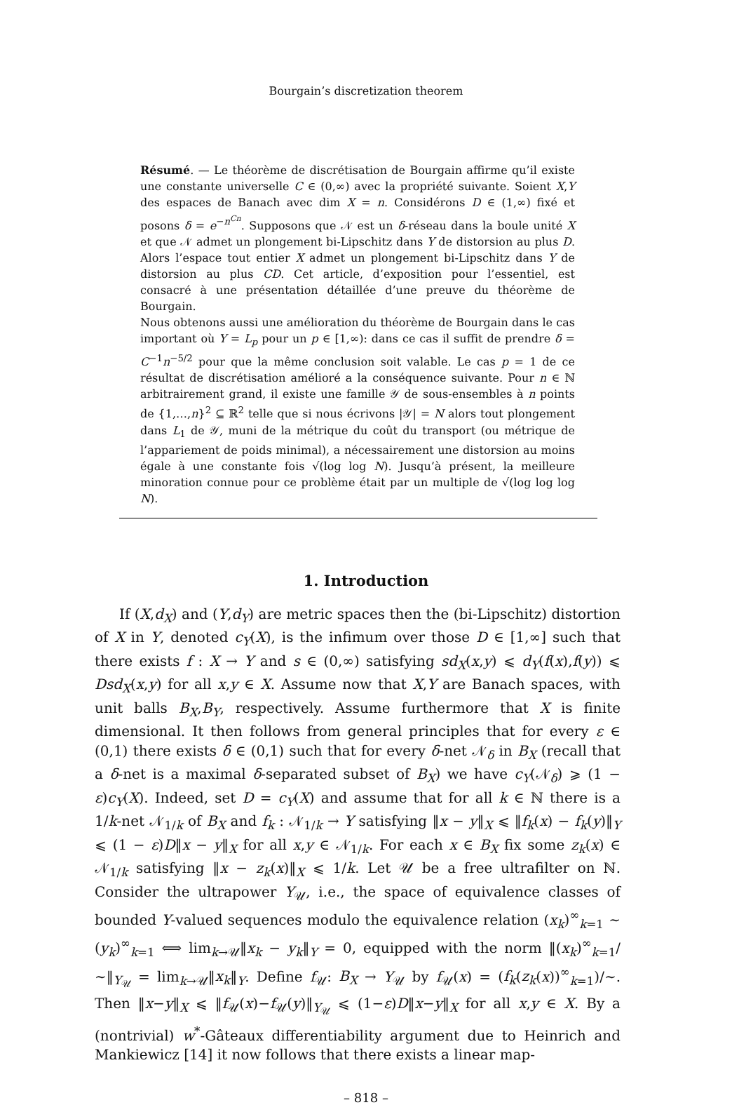Bourgain’s discretization theorem
Résumé. — Le théorème de discrétisation de Bourgain affirme qu’il existe une constante universelle C ∈ (0,∞) avec la propriété suivante. Soient X,Y des espaces de Banach avec dim X = n. Considérons D ∈ (1,∞) fixé et posons δ = e<sup>−n<sup>Cn</sup></sup>. Supposons que 𝒩 est un δ-réseau dans la boule unité X et que 𝒩 admet un plongement bi-Lipschitz dans Y de distorsion au plus D. Alors l’espace tout entier X admet un plongement bi-Lipschitz dans Y de distorsion au plus CD. Cet article, d’exposition pour l’essentiel, est consacré à une présentation détaillée d’une preuve du théorème de Bourgain.
Nous obtenons aussi une amélioration du théorème de Bourgain dans le cas important où Y = L<sub>p</sub> pour un p ∈ [1,∞): dans ce cas il suffit de prendre δ = C<sup>−1</sup>n<sup>−5/2</sup> pour que la même conclusion soit valable. Le cas p = 1 de ce résultat de discrétisation amélioré a la conséquence suivante. Pour n ∈ ℕ arbitrairement grand, il existe une famille 𝒴 de sous-ensembles à n points de {1,…,n}<sup>2</sup> ⊆ ℝ<sup>2</sup> telle que si nous écrivons |𝒴| = N alors tout plongement dans L<sub>1</sub> de 𝒴, muni de la métrique du coût du transport (ou métrique de l’appariement de poids minimal), a nécessairement une distorsion au moins égale à une constante fois √(log log N). Jusqu’à présent, la meilleure minoration connue pour ce problème était par un multiple de √(log log log N).
1. Introduction
If (X,d<sub>X</sub>) and (Y,d<sub>Y</sub>) are metric spaces then the (bi-Lipschitz) distortion of X in Y, denoted c<sub>Y</sub>(X), is the infimum over those D ∈ [1,∞] such that there exists f : X → Y and s ∈ (0,∞) satisfying sd<sub>X</sub>(x,y) ⩽ d<sub>Y</sub>(f(x),f(y)) ⩽ Dsd<sub>X</sub>(x,y) for all x,y ∈ X. Assume now that X,Y are Banach spaces, with unit balls B<sub>X</sub>,B<sub>Y</sub>, respectively. Assume furthermore that X is finite dimensional. It then follows from general principles that for every ε ∈ (0,1) there exists δ ∈ (0,1) such that for every δ-net 𝒩<sub>δ</sub> in B<sub>X</sub> (recall that a δ-net is a maximal δ-separated subset of B<sub>X</sub>) we have c<sub>Y</sub>(𝒩<sub>δ</sub>) ⩾ (1 − ε)c<sub>Y</sub>(X). Indeed, set D = c<sub>Y</sub>(X) and assume that for all k ∈ ℕ there is a 1/k-net 𝒩<sub>1/k</sub> of B<sub>X</sub> and f<sub>k</sub> : 𝒩<sub>1/k</sub> → Y satisfying ‖x − y‖<sub>X</sub> ⩽ ‖f<sub>k</sub>(x) − f<sub>k</sub>(y)‖<sub>Y</sub> ⩽ (1 − ε)D‖x − y‖<sub>X</sub> for all x,y ∈ 𝒩<sub>1/k</sub>. For each x ∈ B<sub>X</sub> fix some z<sub>k</sub>(x) ∈ 𝒩<sub>1/k</sub> satisfying ‖x − z<sub>k</sub>(x)‖<sub>X</sub> ⩽ 1/k. Let 𝒰 be a free ultrafilter on ℕ. Consider the ultrapower Y<sub>𝒰</sub>, i.e., the space of equivalence classes of bounded Y-valued sequences modulo the equivalence relation (x<sub>k</sub>)<sup>∞</sup><sub>k=1</sub> ∼ (y<sub>k</sub>)<sup>∞</sup><sub>k=1</sub> ⟺ lim<sub>k→𝒰</sub>‖x<sub>k</sub> − y<sub>k</sub>‖<sub>Y</sub> = 0, equipped with the norm ‖(x<sub>k</sub>)<sup>∞</sup><sub>k=1</sub>/∼‖<sub>Y<sub>𝒰</sub></sub> = lim<sub>k→𝒰</sub>‖x<sub>k</sub>‖<sub>Y</sub>. Define f<sub>𝒰</sub>: B<sub>X</sub> → Y<sub>𝒰</sub> by f<sub>𝒰</sub>(x) = (f<sub>k</sub>(z<sub>k</sub>(x))<sup>∞</sup><sub>k=1</sub>)/∼. Then ‖x−y‖<sub>X</sub> ⩽ ‖f<sub>𝒰</sub>(x)−f<sub>𝒰</sub>(y)‖<sub>Y<sub>𝒰</sub></sub> ⩽ (1−ε)D‖x−y‖<sub>X</sub> for all x,y ∈ X. By a (nontrivial) w<sup>*</sup>-Gâteaux differentiability argument due to Heinrich and Mankiewicz [14] it now follows that there exists a linear map-
– 818 –